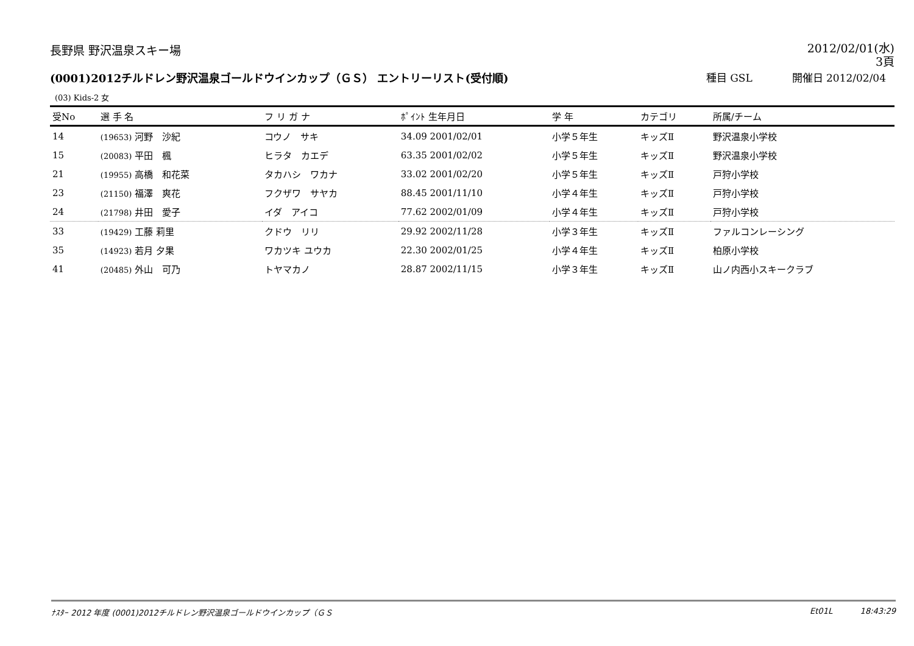長野県 野沢温泉スキー場
2012/02/01(水)
3頁
(0001)2012チルドレン野沢温泉ゴールドウインカップ（ＧＳ） エントリーリスト(受付順)
種目 GSL 開催日 2012/02/04
(03) Kids-2 女
| 受No | 選 手 名 | フ リ ガ ナ | ﾎﾟｲﾝﾄ 生年月日 | 学 年 | カテゴリ | 所属/チーム |
| --- | --- | --- | --- | --- | --- | --- |
| 14 | (19653) 河野 沙紀 | コウノ サキ | 34.09 2001/02/01 | 小学５年生 | キッズⅡ | 野沢温泉小学校 |
| 15 | (20083) 平田 楓 | ヒラタ カエデ | 63.35 2001/02/02 | 小学５年生 | キッズⅡ | 野沢温泉小学校 |
| 21 | (19955) 高橋 和花菜 | タカハシ ワカナ | 33.02 2001/02/20 | 小学５年生 | キッズⅡ | 戸狩小学校 |
| 23 | (21150) 福澤 爽花 | フクザワ サヤカ | 88.45 2001/11/10 | 小学４年生 | キッズⅡ | 戸狩小学校 |
| 24 | (21798) 井田 愛子 | イダ アイコ | 77.62 2002/01/09 | 小学４年生 | キッズⅡ | 戸狩小学校 |
| 33 | (19429) 工藤 莉里 | クドウ リリ | 29.92 2002/11/28 | 小学３年生 | キッズⅡ | ファルコンレーシング |
| 35 | (14923) 若月 夕果 | ワカツキ ユウカ | 22.30 2002/01/25 | 小学４年生 | キッズⅡ | 柏原小学校 |
| 41 | (20485) 外山 可乃 | トヤマカノ | 28.87 2002/11/15 | 小学３年生 | キッズⅡ | 山ノ内西小スキークラブ |
ﾅｽﾀｰ 2012 年度 (0001)2012チルドレン野沢温泉ゴールドウインカップ（ＧＳ
Et01L 18:43:29